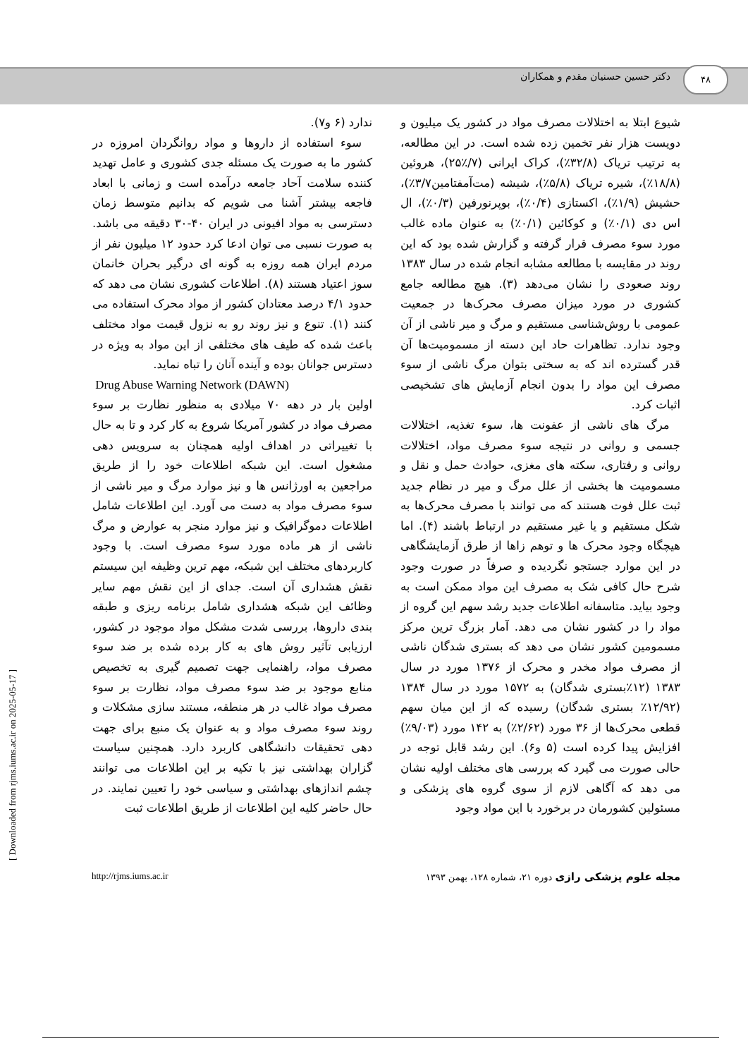دکتر حسین حسنیان مقدم و همکاران
۴۸
شیوع ابتلا به اختلالات مصرف مواد در کشور یک میلیون و دویست هزار نفر تخمین زده شده است. در این مطالعه، به ترتیب تریاک (۳۲/۸٪)، کراک ایرانی (۷/٪۲۵)، هروئین (۱۸/۸٪)، شیره تریاک (۵/۸٪)، شیشه (مت‌آمفتامین۳/۷٪)، حشیش (۱/۹٪)، اکستازی (۰/۴٪)، بوپرنورفین (۰/۳٪)، ال اس دی (۰/۱٪) و کوکائین (۰/۱٪) به عنوان ماده غالب مورد سوء مصرف قرار گرفته و گزارش شده بود که این روند در مقایسه با مطالعه مشابه انجام شده در سال ۱۳۸۳ روند صعودی را نشان می‌دهد (۳). هیچ مطالعه جامع کشوری در مورد میزان مصرف محرک‌ها در جمعیت عمومی با روش‌شناسی مستقیم و مرگ و میر ناشی از آن وجود ندارد. تظاهرات حاد این دسته از مسمومیت‌ها آن قدر گسترده اند که به سختی بتوان مرگ ناشی از سوء مصرف این مواد را بدون انجام آزمایش های تشخیصی اثبات کرد.
مرگ های ناشی از عفونت ها، سوء تغذیه، اختلالات جسمی و روانی در نتیجه سوء مصرف مواد، اختلالات روانی و رفتاری، سکته های مغزی، حوادث حمل و نقل و مسمومیت ها بخشی از علل مرگ و میر در نظام جدید ثبت علل فوت هستند که می توانند با مصرف محرک‌ها به شکل مستقیم و یا غیر مستقیم در ارتباط باشند (۴). اما هیچگاه وجود محرک ها و توهم زاها از طرق آزمایشگاهی در این موارد جستجو نگردیده و صرفاً در صورت وجود شرح حال کافی شک به مصرف این مواد ممکن است به وجود بیاید. متاسفانه اطلاعات جدید رشد سهم این گروه از مواد را در کشور نشان می دهد. آمار بزرگ ترین مرکز مسمومین کشور نشان می دهد که بستری شدگان ناشی از مصرف مواد مخدر و محرک از ۱۳۷۶ مورد در سال ۱۳۸۳ (۱۲٪بستری شدگان) به ۱۵۷۲ مورد در سال ۱۳۸۴ (۱۲/۹۲٪ بستری شدگان) رسیده که از این میان سهم قطعی محرک‌ها از ۳۶ مورد (۲/۶۲٪) به ۱۴۲ مورد (۹/۰۳٪) افزایش پیدا کرده است (۵ و۶). این رشد قابل توجه در حالی صورت می گیرد که بررسی های مختلف اولیه نشان می دهد که آگاهی لازم از سوی گروه های پزشکی و مسئولین کشورمان در برخورد با این مواد وجود
ندارد (۶ و۷).
سوء استفاده از داروها و مواد روانگردان امروزه در کشور ما به صورت یک مسئله جدی کشوری و عامل تهدید کننده سلامت آحاد جامعه درآمده است و زمانی با ابعاد فاجعه بیشتر آشنا می شویم که بدانیم متوسط زمان دسترسی به مواد افیونی در ایران ۴۰-۳۰ دقیقه می باشد. به صورت نسبی می توان ادعا کرد حدود ۱۲ میلیون نفر از مردم ایران همه روزه به گونه ای درگیر بحران خانمان سوز اعتیاد هستند (۸). اطلاعات کشوری نشان می دهد که حدود ۴/۱ درصد معتادان کشور از مواد محرک استفاده می کنند (۱). تنوع و نیز روند رو به نزول قیمت مواد مختلف باعث شده که طیف های مختلفی از این مواد به ویژه در دسترس جوانان بوده و آینده آنان را تباه نماید.
Drug Abuse Warning Network (DAWN)
اولین بار در دهه ۷۰ میلادی به منظور نظارت بر سوء مصرف مواد در کشور آمریکا شروع به کار کرد و تا به حال با تغییراتی در اهداف اولیه همچنان به سرویس دهی مشغول است. این شبکه اطلاعات خود را از طریق مراجعین به اورژانس ها و نیز موارد مرگ و میر ناشی از سوء مصرف مواد به دست می آورد. این اطلاعات شامل اطلاعات دموگرافیک و نیز موارد منجر به عوارض و مرگ ناشی از هر ماده مورد سوء مصرف است. با وجود کاربردهای مختلف این شبکه، مهم ترین وظیفه این سیستم نقش هشداری آن است. جدای از این نقش مهم سایر وظائف این شبکه هشداری شامل برنامه ریزی و طبقه بندی داروها، بررسی شدت مشکل مواد موجود در کشور، ارزیابی تآثیر روش های به کار برده شده بر ضد سوء مصرف مواد، راهنمایی جهت تصمیم گیری به تخصیص منابع موجود بر ضد سوء مصرف مواد، نظارت بر سوء مصرف مواد غالب در هر منطقه، مستند سازی مشکلات و روند سوء مصرف مواد و به عنوان یک منبع برای جهت دهی تحقیقات دانشگاهی کاربرد دارد. همچنین سیاست گزاران بهداشتی نیز با تکیه بر این اطلاعات می توانند چشم اندازهای بهداشتی و سیاسی خود را تعیین نمایند. در حال حاضر کلیه این اطلاعات از طریق اطلاعات ثبت
http://rjms.iums.ac.ir مجله علوم پزشکی رازی دوره ۲۱، شماره ۱۲۸، بهمن ۱۳۹۳
[ Downloaded from rjms.iums.ac.ir on 2025-05-17 ]